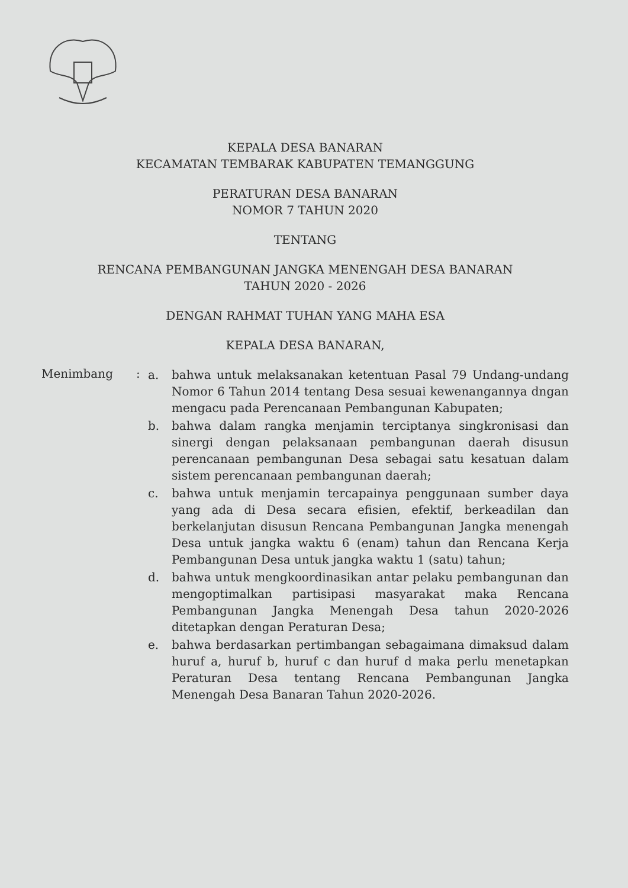KEPALA DESA BANARAN
KECAMATAN TEMBARAK KABUPATEN TEMANGGUNG
PERATURAN DESA BANARAN
NOMOR 7 TAHUN 2020
TENTANG
RENCANA PEMBANGUNAN JANGKA MENENGAH DESA BANARAN
TAHUN 2020 - 2026
DENGAN RAHMAT TUHAN YANG MAHA ESA
KEPALA DESA BANARAN,
Menimbang :
a. bahwa untuk melaksanakan ketentuan Pasal 79 Undang-undang Nomor 6 Tahun 2014 tentang Desa sesuai kewenangannya dngan mengacu pada Perencanaan Pembangunan Kabupaten;
b. bahwa dalam rangka menjamin terciptanya singkronisasi dan sinergi dengan pelaksanaan pembangunan daerah disusun perencanaan pembangunan Desa sebagai satu kesatuan dalam sistem perencanaan pembangunan daerah;
c. bahwa untuk menjamin tercapainya penggunaan sumber daya yang ada di Desa secara efisien, efektif, berkeadilan dan berkelanjutan disusun Rencana Pembangunan Jangka menengah Desa untuk jangka waktu 6 (enam) tahun dan Rencana Kerja Pembangunan Desa untuk jangka waktu 1 (satu) tahun;
d. bahwa untuk mengkoordinasikan antar pelaku pembangunan dan mengoptimalkan partisipasi masyarakat maka Rencana Pembangunan Jangka Menengah Desa tahun 2020-2026 ditetapkan dengan Peraturan Desa;
e. bahwa berdasarkan pertimbangan sebagaimana dimaksud dalam huruf a, huruf b, huruf c dan huruf d maka perlu menetapkan Peraturan Desa tentang Rencana Pembangunan Jangka Menengah Desa Banaran Tahun 2020-2026.